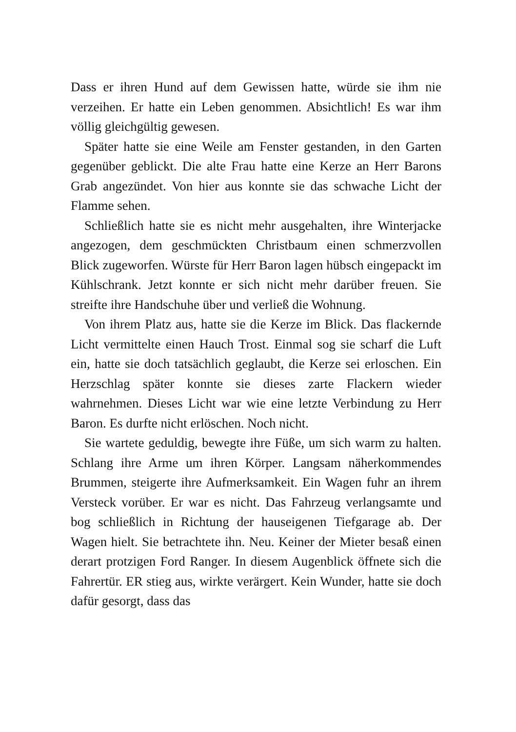Dass er ihren Hund auf dem Gewissen hatte, würde sie ihm nie verzeihen. Er hatte ein Leben genommen. Absichtlich! Es war ihm völlig gleichgültig gewesen.
Später hatte sie eine Weile am Fenster gestanden, in den Garten gegenüber geblickt. Die alte Frau hatte eine Kerze an Herr Barons Grab angezündet. Von hier aus konnte sie das schwache Licht der Flamme sehen.
Schließlich hatte sie es nicht mehr ausgehalten, ihre Winterjacke angezogen, dem geschmückten Christbaum einen schmerzvollen Blick zugeworfen. Würste für Herr Baron lagen hübsch eingepackt im Kühlschrank. Jetzt konnte er sich nicht mehr darüber freuen. Sie streifte ihre Handschuhe über und verließ die Wohnung.
Von ihrem Platz aus, hatte sie die Kerze im Blick. Das flackernde Licht vermittelte einen Hauch Trost. Einmal sog sie scharf die Luft ein, hatte sie doch tatsächlich geglaubt, die Kerze sei erloschen. Ein Herzschlag später konnte sie dieses zarte Flackern wieder wahrnehmen. Dieses Licht war wie eine letzte Verbindung zu Herr Baron. Es durfte nicht erlöschen. Noch nicht.
Sie wartete geduldig, bewegte ihre Füße, um sich warm zu halten. Schlang ihre Arme um ihren Körper. Langsam näherkommendes Brummen, steigerte ihre Aufmerksamkeit. Ein Wagen fuhr an ihrem Versteck vorüber. Er war es nicht. Das Fahrzeug verlangsamte und bog schließlich in Richtung der hauseigenen Tiefgarage ab. Der Wagen hielt. Sie betrachtete ihn. Neu. Keiner der Mieter besaß einen derart protzigen Ford Ranger. In diesem Augenblick öffnete sich die Fahrertür. ER stieg aus, wirkte verärgert. Kein Wunder, hatte sie doch dafür gesorgt, dass das